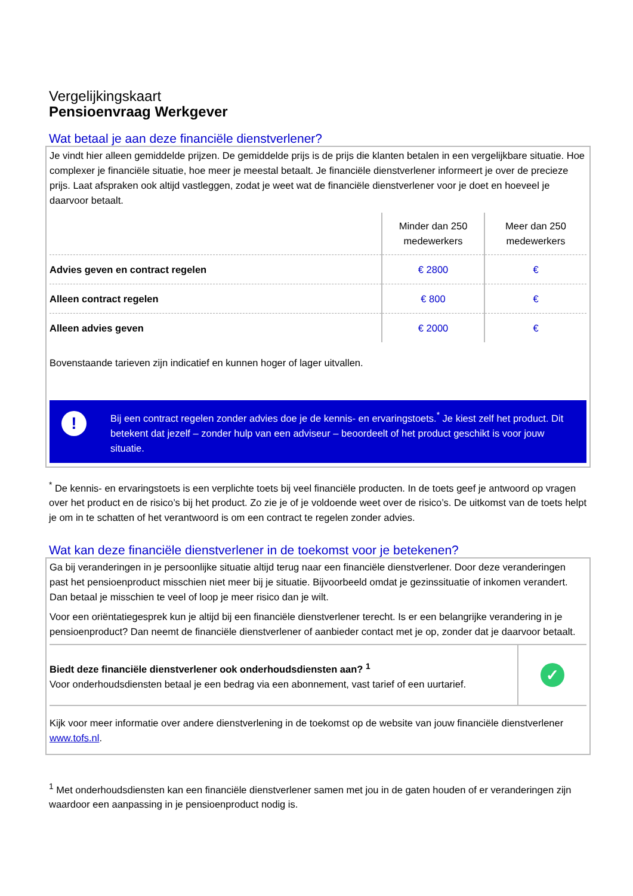Vergelijkingskaart
Pensioenvraag Werkgever
Wat betaal je aan deze financiële dienstverlener?
Je vindt hier alleen gemiddelde prijzen. De gemiddelde prijs is de prijs die klanten betalen in een vergelijkbare situatie. Hoe complexer je financiële situatie, hoe meer je meestal betaalt. Je financiële dienstverlener informeert je over de precieze prijs. Laat afspraken ook altijd vastleggen, zodat je weet wat de financiële dienstverlener voor je doet en hoeveel je daarvoor betaalt.
| | Minder dan 250 medewerkers | Meer dan 250 medewerkers |
| --- | --- | --- |
| Advies geven en contract regelen | € 2800 | € |
| Alleen contract regelen | € 800 | € |
| Alleen advies geven | € 2000 | € |
Bovenstaande tarieven zijn indicatief en kunnen hoger of lager uitvallen.
!
Bij een contract regelen zonder advies doe je de kennis- en ervaringstoets.<sup>*</sup> Je kiest zelf het product. Dit betekent dat jezelf – zonder hulp van een adviseur – beoordeelt of het product geschikt is voor jouw situatie.
<sup>*</sup> De kennis- en ervaringstoets is een verplichte toets bij veel financiële producten. In de toets geef je antwoord op vragen over het product en de risico’s bij het product. Zo zie je of je voldoende weet over de risico’s. De uitkomst van de toets helpt je om in te schatten of het verantwoord is om een contract te regelen zonder advies.
Wat kan deze financiële dienstverlener in de toekomst voor je betekenen?
Ga bij veranderingen in je persoonlijke situatie altijd terug naar een financiële dienstverlener. Door deze veranderingen past het pensioenproduct misschien niet meer bij je situatie. Bijvoorbeeld omdat je gezinssituatie of inkomen verandert. Dan betaal je misschien te veel of loop je meer risico dan je wilt.
Voor een oriëntatiegesprek kun je altijd bij een financiële dienstverlener terecht. Is er een belangrijke verandering in je pensioenproduct? Dan neemt de financiële dienstverlener of aanbieder contact met je op, zonder dat je daarvoor betaalt.
Biedt deze financiële dienstverlener ook onderhoudsdiensten aan? <sup>1</sup>
Voor onderhoudsdiensten betaal je een bedrag via een abonnement, vast tarief of een uurtarief.
✓
Kijk voor meer informatie over andere dienstverlening in de toekomst op de website van jouw financiële dienstverlener www.tofs.nl.
<sup>1</sup> Met onderhoudsdiensten kan een financiële dienstverlener samen met jou in de gaten houden of er veranderingen zijn waardoor een aanpassing in je pensioenproduct nodig is.